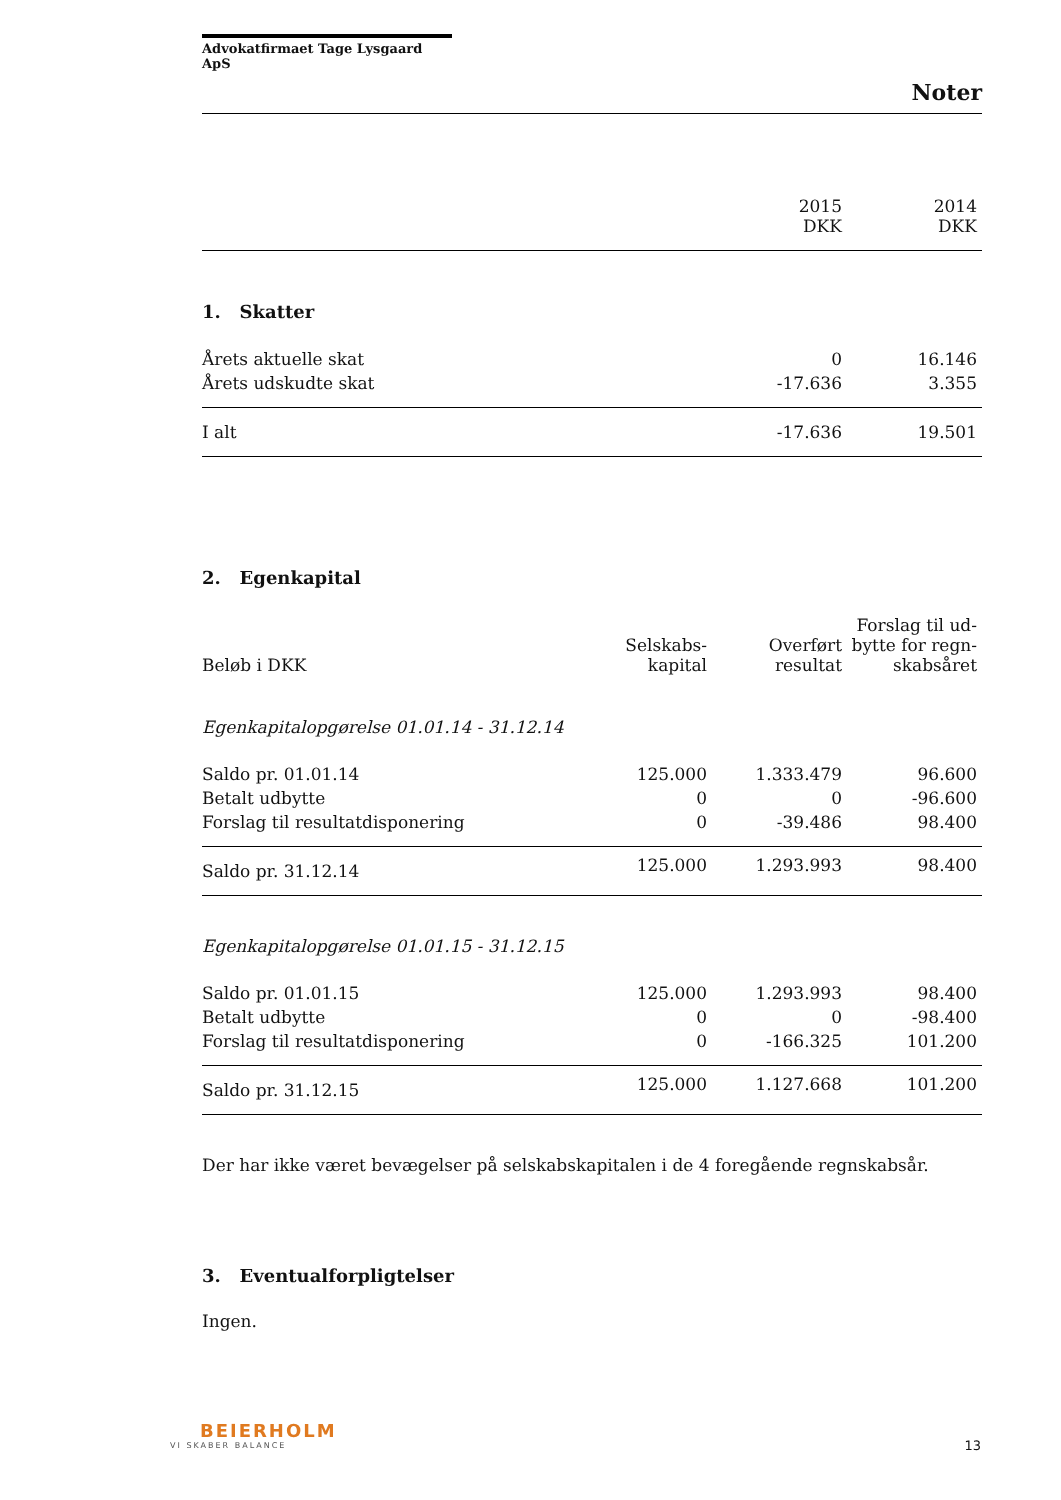Advokatfirmaet Tage Lysgaard ApS
Noter
| | 2015 DKK | 2014 DKK |
1. Skatter
| Årets aktuelle skat | 0 | 16.146 |
| Årets udskudte skat | -17.636 | 3.355 |
| I alt | -17.636 | 19.501 |
2. Egenkapital
| Beløb i DKK | Selskabs- kapital | Overført resultat | Forslag til ud- bytte for regn- skabsåret |
| --- | --- | --- | --- |
| Egenkapitalopgørelse 01.01.14 - 31.12.14 | | | |
| Saldo pr. 01.01.14 | 125.000 | 1.333.479 | 96.600 |
| Betalt udbytte | 0 | 0 | -96.600 |
| Forslag til resultatdisponering | 0 | -39.486 | 98.400 |
| Saldo pr. 31.12.14 | 125.000 | 1.293.993 | 98.400 |
| Egenkapitalopgørelse 01.01.15 - 31.12.15 | | | |
| Saldo pr. 01.01.15 | 125.000 | 1.293.993 | 98.400 |
| Betalt udbytte | 0 | 0 | -98.400 |
| Forslag til resultatdisponering | 0 | -166.325 | 101.200 |
| Saldo pr. 31.12.15 | 125.000 | 1.127.668 | 101.200 |
Der har ikke været bevægelser på selskabskapitalen i de 4 foregående regnskabsår.
3. Eventualforpligtelser
Ingen.
BEIERHOLM
VI SKABER BALANCE
13